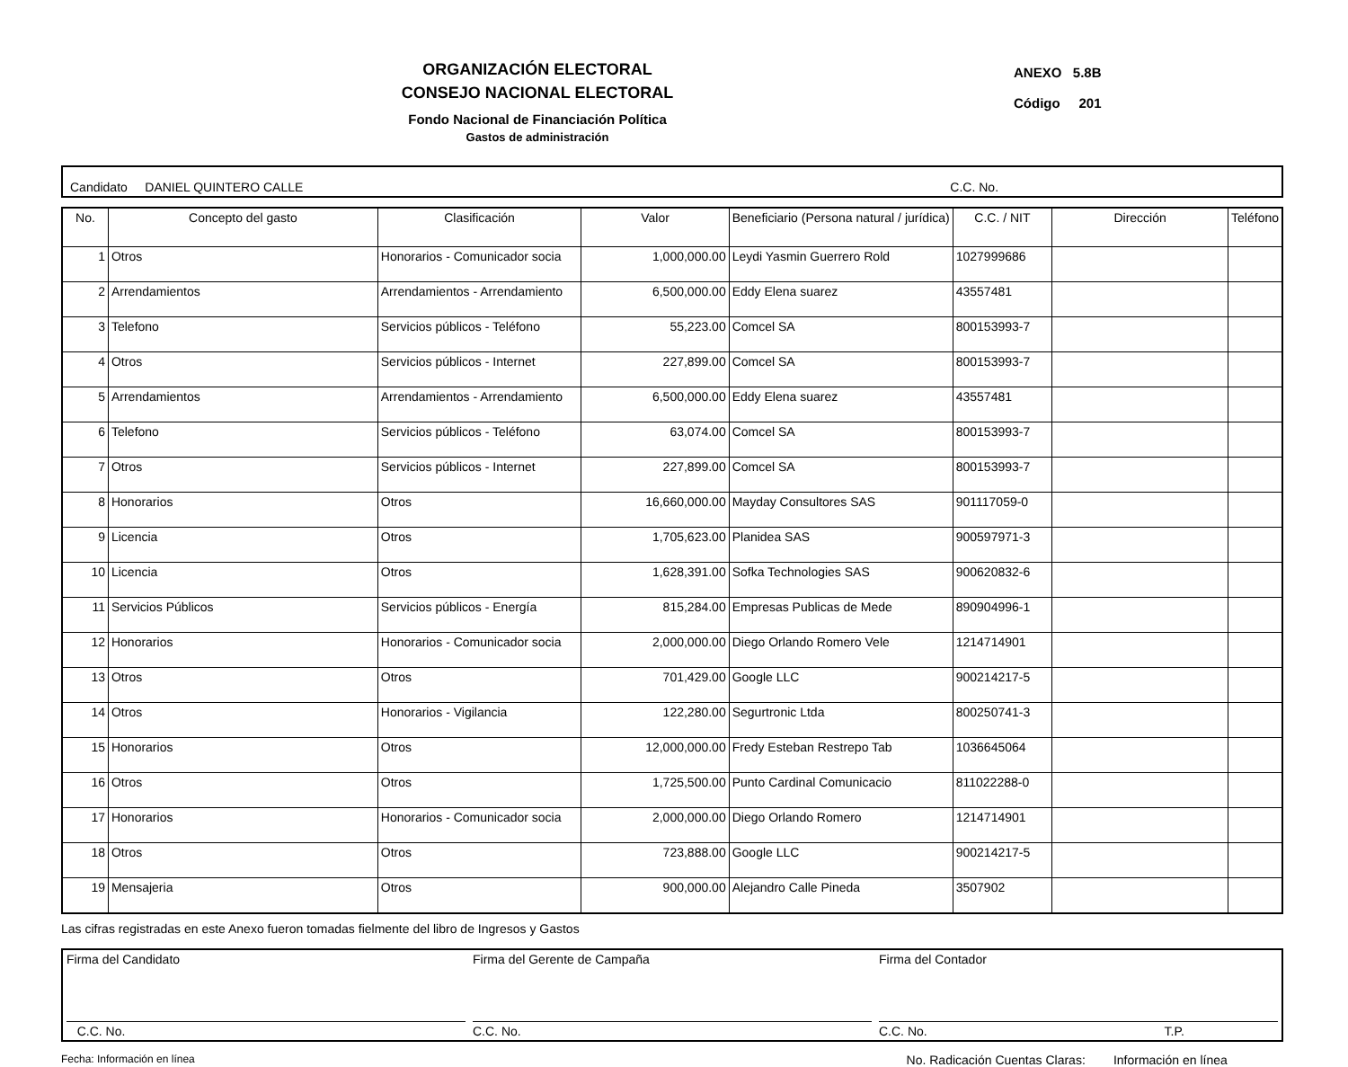ORGANIZACIÓN ELECTORAL
CONSEJO NACIONAL ELECTORAL
Fondo Nacional de Financiación Política
Gastos de administración
ANEXO 5.8B
Código 201
Candidato DANIEL QUINTERO CALLE C.C. No.
| No. | Concepto del gasto | Clasificación | Valor | Beneficiario (Persona natural / jurídica) | C.C. / NIT | Dirección | Teléfono |
| --- | --- | --- | --- | --- | --- | --- | --- |
| 1 | Otros | Honorarios - Comunicador socia | 1,000,000.00 | Leydi Yasmin Guerrero Rold | 1027999686 | | |
| 2 | Arrendamientos | Arrendamientos - Arrendamiento | 6,500,000.00 | Eddy Elena suarez | 43557481 | | |
| 3 | Telefono | Servicios públicos - Teléfono | 55,223.00 | Comcel SA | 800153993-7 | | |
| 4 | Otros | Servicios públicos - Internet | 227,899.00 | Comcel SA | 800153993-7 | | |
| 5 | Arrendamientos | Arrendamientos - Arrendamiento | 6,500,000.00 | Eddy Elena suarez | 43557481 | | |
| 6 | Telefono | Servicios públicos - Teléfono | 63,074.00 | Comcel SA | 800153993-7 | | |
| 7 | Otros | Servicios públicos - Internet | 227,899.00 | Comcel SA | 800153993-7 | | |
| 8 | Honorarios | Otros | 16,660,000.00 | Mayday Consultores SAS | 901117059-0 | | |
| 9 | Licencia | Otros | 1,705,623.00 | Planidea SAS | 900597971-3 | | |
| 10 | Licencia | Otros | 1,628,391.00 | Sofka Technologies SAS | 900620832-6 | | |
| 11 | Servicios Públicos | Servicios públicos - Energía | 815,284.00 | Empresas Publicas de Mede | 890904996-1 | | |
| 12 | Honorarios | Honorarios - Comunicador socia | 2,000,000.00 | Diego Orlando Romero Vele | 1214714901 | | |
| 13 | Otros | Otros | 701,429.00 | Google LLC | 900214217-5 | | |
| 14 | Otros | Honorarios - Vigilancia | 122,280.00 | Segurtronic Ltda | 800250741-3 | | |
| 15 | Honorarios | Otros | 12,000,000.00 | Fredy Esteban Restrepo Tab | 1036645064 | | |
| 16 | Otros | Otros | 1,725,500.00 | Punto Cardinal Comunicacio | 811022288-0 | | |
| 17 | Honorarios | Honorarios - Comunicador socia | 2,000,000.00 | Diego Orlando Romero | 1214714901 | | |
| 18 | Otros | Otros | 723,888.00 | Google LLC | 900214217-5 | | |
| 19 | Mensajeria | Otros | 900,000.00 | Alejandro Calle Pineda | 3507902 | | |
Las cifras registradas en este Anexo fueron tomadas fielmente del libro de Ingresos y Gastos
Firma del Candidato
C.C. No.
Firma del Gerente de Campaña
C.C. No.
Firma del Contador
C.C. No. T.P.
Fecha: Información en línea No. Radicación Cuentas Claras: Información en línea